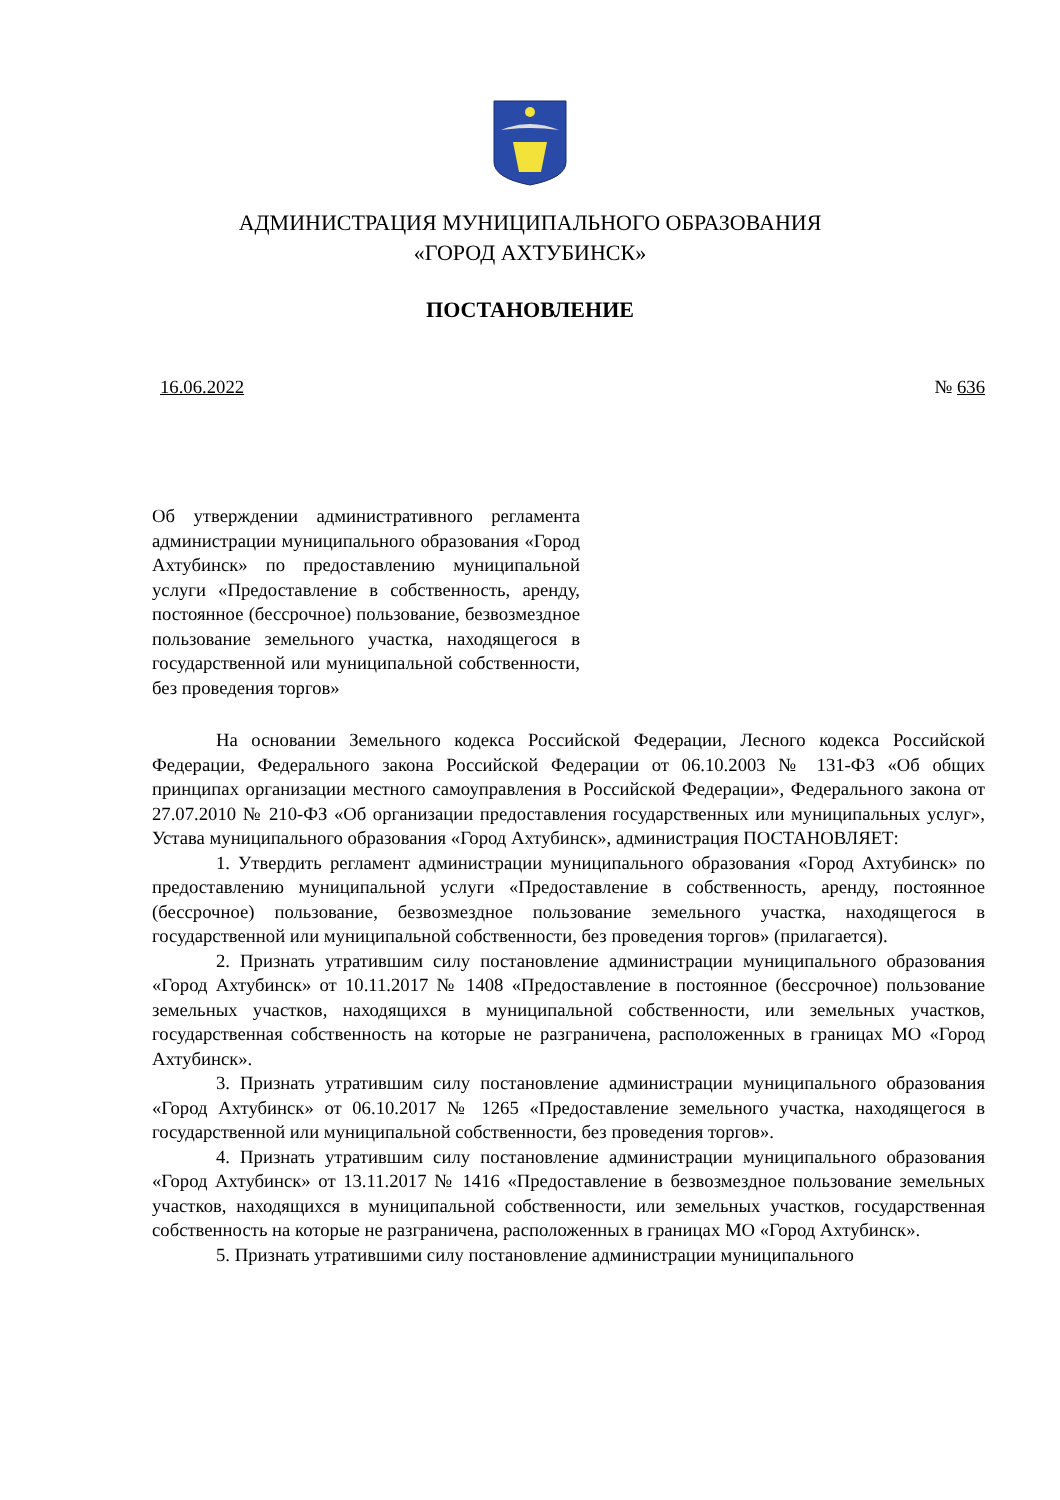АДМИНИСТРАЦИЯ МУНИЦИПАЛЬНОГО ОБРАЗОВАНИЯ
«ГОРОД АХТУБИНСК»
ПОСТАНОВЛЕНИЕ
16.06.2022 № 636
Об утверждении административного регламента администрации муниципального образования «Город Ахтубинск» по предоставлению муниципальной услуги «Предоставление в собственность, аренду, постоянное (бессрочное) пользование, безвозмездное пользование земельного участка, находящегося в государственной или муниципальной собственности, без проведения торгов»
На основании Земельного кодекса Российской Федерации, Лесного кодекса Российской Федерации, Федерального закона Российской Федерации от 06.10.2003 № 131-ФЗ «Об общих принципах организации местного самоуправления в Российской Федерации», Федерального закона от 27.07.2010 № 210-ФЗ «Об организации предоставления государственных или муниципальных услуг», Устава муниципального образования «Город Ахтубинск», администрация ПОСТАНОВЛЯЕТ:
1. Утвердить регламент администрации муниципального образования «Город Ахтубинск» по предоставлению муниципальной услуги «Предоставление в собственность, аренду, постоянное (бессрочное) пользование, безвозмездное пользование земельного участка, находящегося в государственной или муниципальной собственности, без проведения торгов» (прилагается).
2. Признать утратившим силу постановление администрации муниципального образования «Город Ахтубинск» от 10.11.2017 № 1408 «Предоставление в постоянное (бессрочное) пользование земельных участков, находящихся в муниципальной собственности, или земельных участков, государственная собственность на которые не разграничена, расположенных в границах МО «Город Ахтубинск».
3. Признать утратившим силу постановление администрации муниципального образования «Город Ахтубинск» от 06.10.2017 № 1265 «Предоставление земельного участка, находящегося в государственной или муниципальной собственности, без проведения торгов».
4. Признать утратившим силу постановление администрации муниципального образования «Город Ахтубинск» от 13.11.2017 № 1416 «Предоставление в безвозмездное пользование земельных участков, находящихся в муниципальной собственности, или земельных участков, государственная собственность на которые не разграничена, расположенных в границах МО «Город Ахтубинск».
5. Признать утратившими силу постановление администрации муниципального